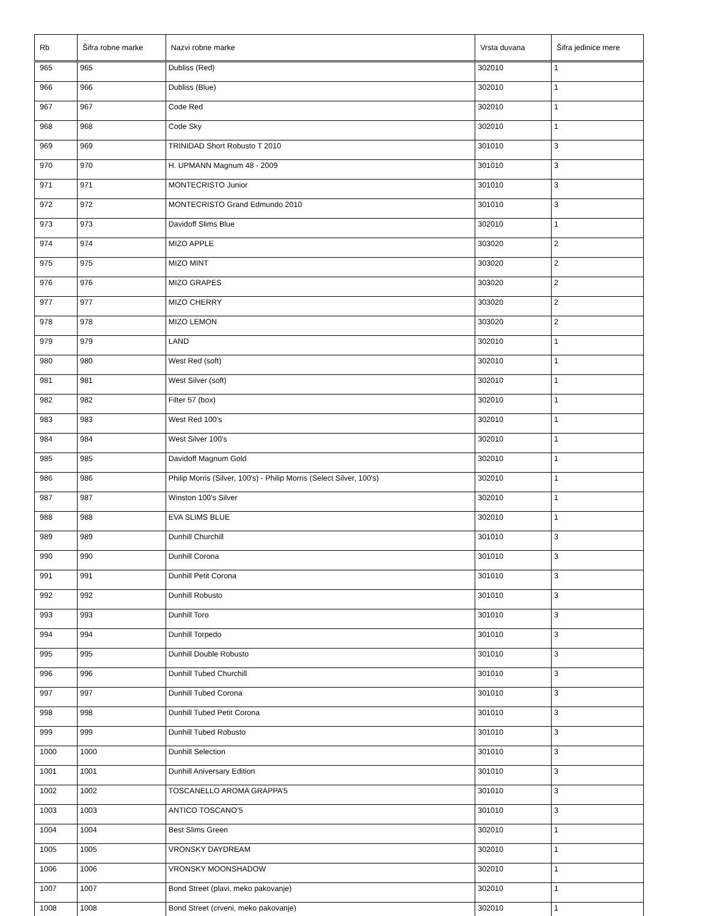| Rb | Šifra robne marke | Nazvi robne marke | Vrsta duvana | Šifra jedinice mere |
| --- | --- | --- | --- | --- |
| 965 | 965 | Dubliss (Red) | 302010 | 1 |
| 966 | 966 | Dubliss (Blue) | 302010 | 1 |
| 967 | 967 | Code Red | 302010 | 1 |
| 968 | 968 | Code Sky | 302010 | 1 |
| 969 | 969 | TRINIDAD Short Robusto T 2010 | 301010 | 3 |
| 970 | 970 | H. UPMANN Magnum 48 - 2009 | 301010 | 3 |
| 971 | 971 | MONTECRISTO Junior | 301010 | 3 |
| 972 | 972 | MONTECRISTO Grand Edmundo 2010 | 301010 | 3 |
| 973 | 973 | Davidoff Slims Blue | 302010 | 1 |
| 974 | 974 | MIZO APPLE | 303020 | 2 |
| 975 | 975 | MIZO MINT | 303020 | 2 |
| 976 | 976 | MIZO GRAPES | 303020 | 2 |
| 977 | 977 | MIZO CHERRY | 303020 | 2 |
| 978 | 978 | MIZO LEMON | 303020 | 2 |
| 979 | 979 | LAND | 302010 | 1 |
| 980 | 980 | West Red (soft) | 302010 | 1 |
| 981 | 981 | West Silver (soft) | 302010 | 1 |
| 982 | 982 | Filter 57 (box) | 302010 | 1 |
| 983 | 983 | West Red 100's | 302010 | 1 |
| 984 | 984 | West Silver 100's | 302010 | 1 |
| 985 | 985 | Davidoff Magnum Gold | 302010 | 1 |
| 986 | 986 | Philip Morris (Silver, 100's) - Philip Morris (Select Silver, 100's) | 302010 | 1 |
| 987 | 987 | Winston 100's Silver | 302010 | 1 |
| 988 | 988 | EVA SLIMS BLUE | 302010 | 1 |
| 989 | 989 | Dunhill Churchill | 301010 | 3 |
| 990 | 990 | Dunhill Corona | 301010 | 3 |
| 991 | 991 | Dunhill Petit Corona | 301010 | 3 |
| 992 | 992 | Dunhill Robusto | 301010 | 3 |
| 993 | 993 | Dunhill Toro | 301010 | 3 |
| 994 | 994 | Dunhill Torpedo | 301010 | 3 |
| 995 | 995 | Dunhill Double Robusto | 301010 | 3 |
| 996 | 996 | Dunhill Tubed Churchill | 301010 | 3 |
| 997 | 997 | Dunhill Tubed Corona | 301010 | 3 |
| 998 | 998 | Dunhill Tubed Petit Corona | 301010 | 3 |
| 999 | 999 | Dunhill Tubed Robusto | 301010 | 3 |
| 1000 | 1000 | Dunhill Selection | 301010 | 3 |
| 1001 | 1001 | Dunhill Aniversary Edition | 301010 | 3 |
| 1002 | 1002 | TOSCANELLO AROMA GRAPPA’5 | 301010 | 3 |
| 1003 | 1003 | ANTICO TOSCANO’5 | 301010 | 3 |
| 1004 | 1004 | Best Slims Green | 302010 | 1 |
| 1005 | 1005 | VRONSKY DAYDREAM | 302010 | 1 |
| 1006 | 1006 | VRONSKY MOONSHADOW | 302010 | 1 |
| 1007 | 1007 | Bond Street (plavi, meko pakovanje) | 302010 | 1 |
| 1008 | 1008 | Bond Street (crveni, meko pakovanje) | 302010 | 1 |